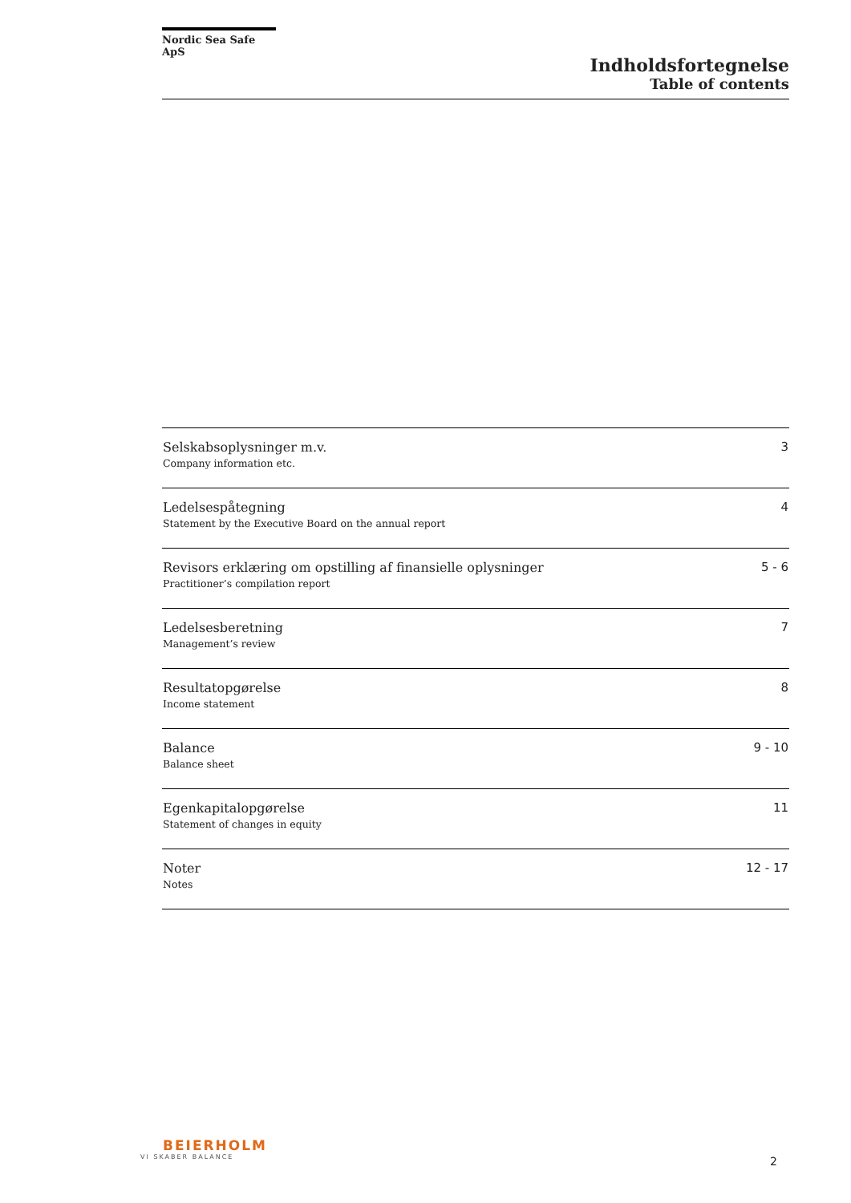Nordic Sea Safe ApS
Indholdsfortegnelse
Table of contents
| Selskabsoplysninger m.v. Company information etc. | 3 |
| Ledelsespåtegning Statement by the Executive Board on the annual report | 4 |
| Revisors erklæring om opstilling af finansielle oplysninger Practitioner’s compilation report | 5 - 6 |
| Ledelsesberetning Management’s review | 7 |
| Resultatopgørelse Income statement | 8 |
| Balance Balance sheet | 9 - 10 |
| Egenkapitalopgørelse Statement of changes in equity | 11 |
| Noter Notes | 12 - 17 |
BEIERHOLM
VI SKABER BALANCE
2